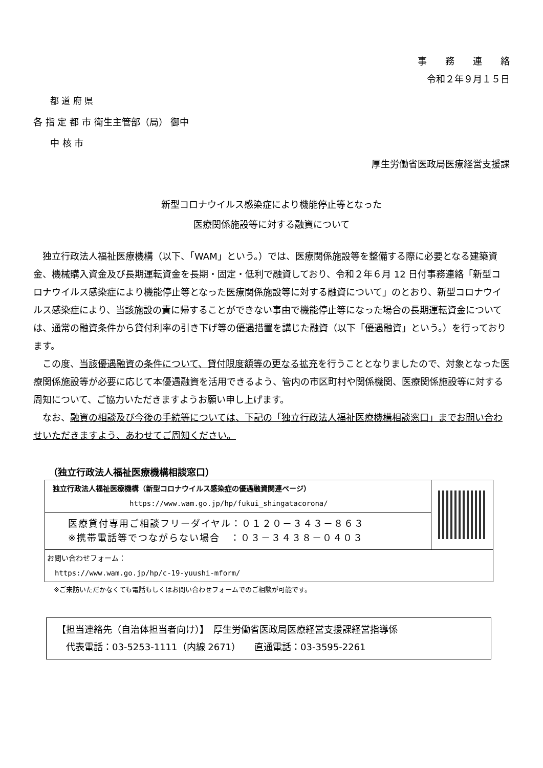事　　務　　連　　絡
令和２年９月１５日
都 道 府 県
各 指 定 都 市 衛生主管部（局） 御中
中 核 市
厚生労働省医政局医療経営支援課
新型コロナウイルス感染症により機能停止等となった
医療関係施設等に対する融資について
　独立行政法人福祉医療機構（以下、「WAM」という。）では、医療関係施設等を整備する際に必要となる建築資金、機械購入資金及び長期運転資金を長期・固定・低利で融資しており、令和２年６月 12 日付事務連絡「新型コロナウイルス感染症により機能停止等となった医療関係施設等に対する融資について」のとおり、新型コロナウイルス感染症により、当該施設の責に帰することができない事由で機能停止等になった場合の長期運転資金については、通常の融資条件から貸付利率の引き下げ等の優遇措置を講じた融資（以下「優遇融資」という。）を行っております。
　この度、当該優遇融資の条件について、貸付限度額等の更なる拡充を行うこととなりましたので、対象となった医療関係施設等が必要に応じて本優遇融資を活用できるよう、管内の市区町村や関係機関、医療関係施設等に対する周知について、ご協力いただきますようお願い申し上げます。
　なお、融資の相談及び今後の手続等については、下記の「独立行政法人福祉医療機構相談窓口」までお問い合わせいただきますよう、あわせてご周知ください。
（独立行政法人福祉医療機構相談窓口）
独立行政法人福祉医療機構（新型コロナウイルス感染症の優遇融資関連ページ）
https://www.wam.go.jp/hp/fukui_shingatacorona/
医療貸付専用ご相談フリーダイヤル：０１２０－３４３－８６３
※携帯電話等でつながらない場合　：０３－３４３８－０４０３
お問い合わせフォーム：
https://www.wam.go.jp/hp/c-19-yuushi-mform/
※ご来訪いただかなくても電話もしくはお問い合わせフォームでのご相談が可能です。
【担当連絡先（自治体担当者向け）】　厚生労働省医政局医療経営支援課経営指導係
　代表電話：03-5253-1111（内線 2671）　　直通電話：03-3595-2261